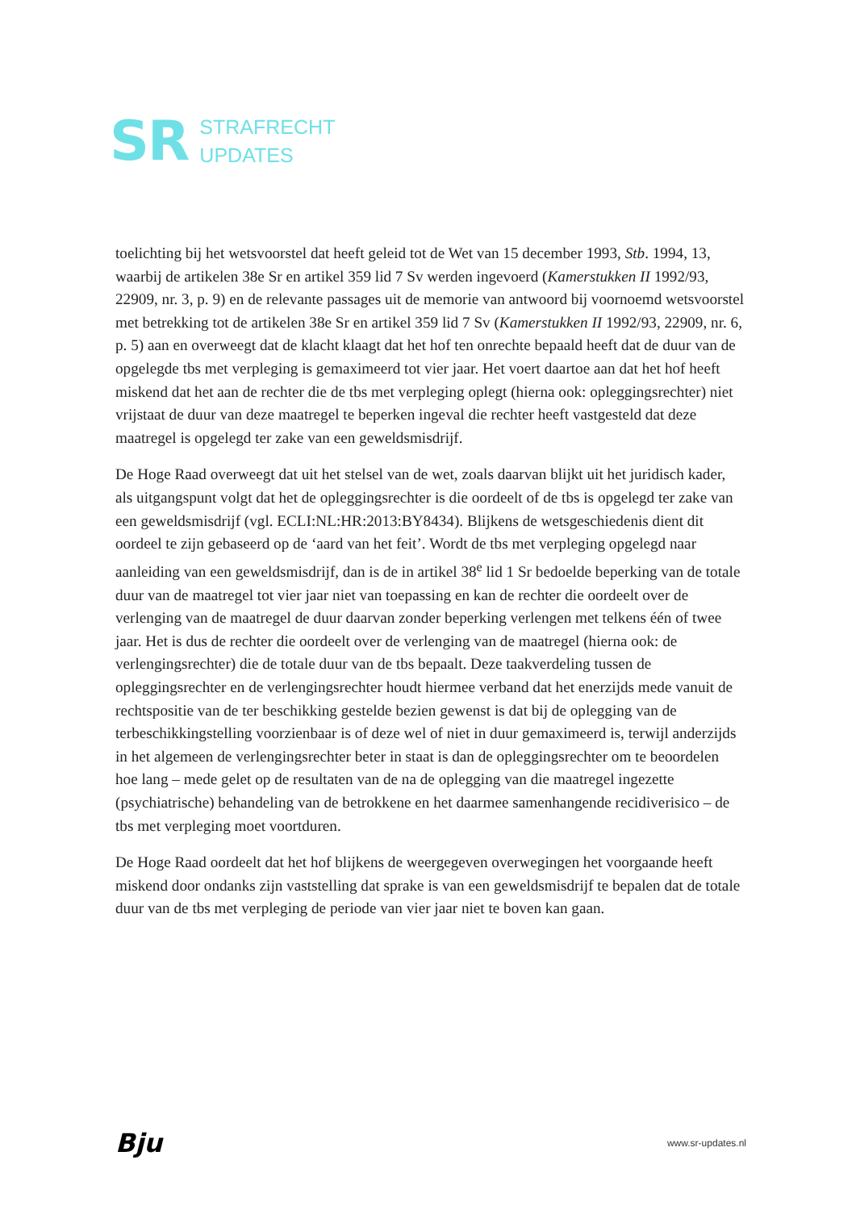SR
STRAFRECHT
UPDATES
toelichting bij het wetsvoorstel dat heeft geleid tot de Wet van 15 december 1993, Stb. 1994, 13, waarbij de artikelen 38e Sr en artikel 359 lid 7 Sv werden ingevoerd (Kamerstukken II 1992/93, 22909, nr. 3, p. 9) en de relevante passages uit de memorie van antwoord bij voornoemd wetsvoorstel met betrekking tot de artikelen 38e Sr en artikel 359 lid 7 Sv (Kamerstukken II 1992/93, 22909, nr. 6, p. 5) aan en overweegt dat de klacht klaagt dat het hof ten onrechte bepaald heeft dat de duur van de opgelegde tbs met verpleging is gemaximeerd tot vier jaar. Het voert daartoe aan dat het hof heeft miskend dat het aan de rechter die de tbs met verpleging oplegt (hierna ook: opleggingsrechter) niet vrijstaat de duur van deze maatregel te beperken ingeval die rechter heeft vastgesteld dat deze maatregel is opgelegd ter zake van een geweldsmisdrijf.
De Hoge Raad overweegt dat uit het stelsel van de wet, zoals daarvan blijkt uit het juridisch kader, als uitgangspunt volgt dat het de opleggingsrechter is die oordeelt of de tbs is opgelegd ter zake van een geweldsmisdrijf (vgl. ECLI:NL:HR:2013:BY8434). Blijkens de wetsgeschiedenis dient dit oordeel te zijn gebaseerd op de ‘aard van het feit’. Wordt de tbs met verpleging opgelegd naar aanleiding van een geweldsmisdrijf, dan is de in artikel 38<sup>e</sup> lid 1 Sr bedoelde beperking van de totale duur van de maatregel tot vier jaar niet van toepassing en kan de rechter die oordeelt over de verlenging van de maatregel de duur daarvan zonder beperking verlengen met telkens één of twee jaar. Het is dus de rechter die oordeelt over de verlenging van de maatregel (hierna ook: de verlengingsrechter) die de totale duur van de tbs bepaalt. Deze taakverdeling tussen de opleggingsrechter en de verlengingsrechter houdt hiermee verband dat het enerzijds mede vanuit de rechtspositie van de ter beschikking gestelde bezien gewenst is dat bij de oplegging van de terbeschikkingstelling voorzienbaar is of deze wel of niet in duur gemaximeerd is, terwijl anderzijds in het algemeen de verlengingsrechter beter in staat is dan de opleggingsrechter om te beoordelen hoe lang – mede gelet op de resultaten van de na de oplegging van die maatregel ingezette (psychiatrische) behandeling van de betrokkene en het daarmee samenhangende recidiverisico – de tbs met verpleging moet voortduren.
De Hoge Raad oordeelt dat het hof blijkens de weergegeven overwegingen het voorgaande heeft miskend door ondanks zijn vaststelling dat sprake is van een geweldsmisdrijf te bepalen dat de totale duur van de tbs met verpleging de periode van vier jaar niet te boven kan gaan.
Bju
www.sr-updates.nl